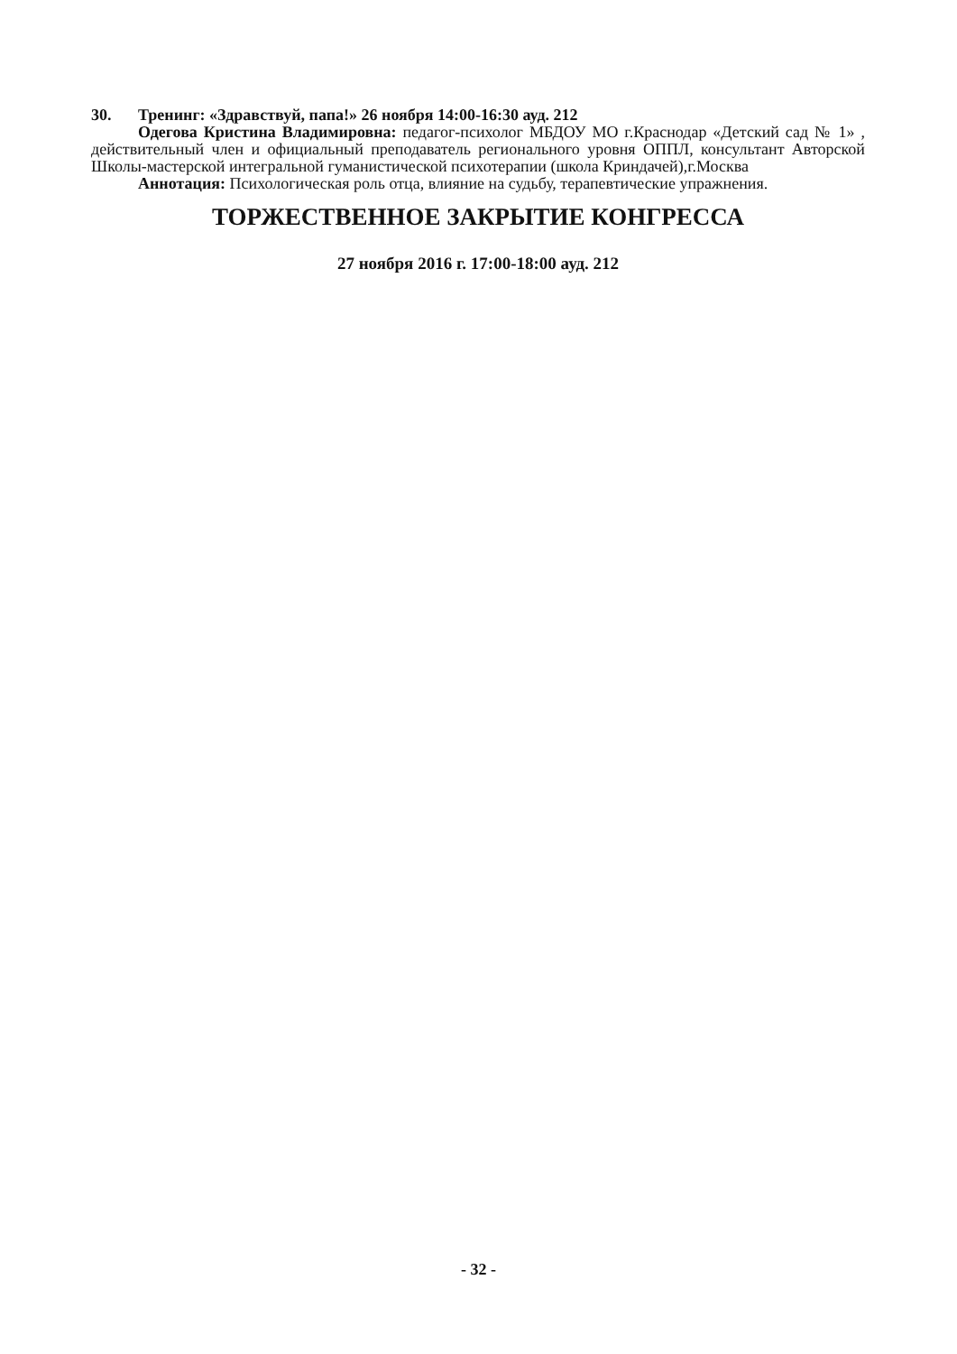30. Тренинг: «Здравствуй, папа!» 26 ноября 14:00-16:30 ауд. 212
Одегова Кристина Владимировна: педагог-психолог МБДОУ МО г.Краснодар «Детский сад № 1» , действительный член и официальный преподаватель регионального уровня ОППЛ, консультант Авторской Школы-мастерской интегральной гуманистической психотерапии (школа Криндачей),г.Москва
Аннотация: Психологическая роль отца, влияние на судьбу, терапевтические упражнения.
ТОРЖЕСТВЕННОЕ ЗАКРЫТИЕ КОНГРЕССА
27 ноября 2016 г. 17:00-18:00 ауд. 212
- 32 -